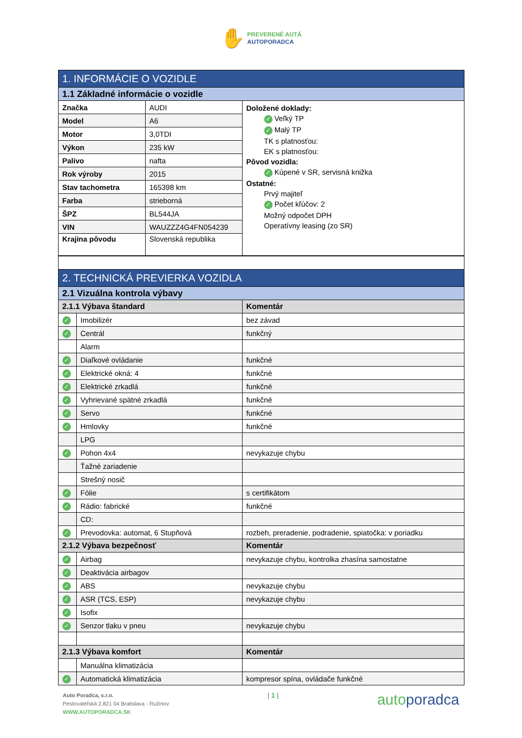✋ PREVERENÉ AUTÁ
AUTOPORADCA
| 1. INFORMÁCIE O VOZIDLE | | |
| --- | --- | --- |
| 1.1 Základné informácie o vozidle | | |
| Značka | AUDI | Doložené doklady: ✓ Veľký TP ✓ Malý TP TK s platnosťou: EK s platnosťou: Pôvod vozidla: ✓ Kúpené v SR, servisná knižka Ostatné: Prvý majiteľ ✓ Počet kľúčov: 2 Možný odpočet DPH Operatívny leasing (zo SR) |
| Model | A6 | |
| Motor | 3,0TDI | |
| Výkon | 235 kW | |
| Palivo | nafta | |
| Rok výroby | 2015 | |
| Stav tachometra | 165398 km | |
| Farba | strieborná | |
| ŠPZ | BL544JA | |
| VIN | WAUZZZ4G4FN054239 | |
| Krajina pôvodu | Slovenská republika | |
| 2. TECHNICKÁ PREVIERKA VOZIDLA | | |
| --- | --- | --- |
| 2.1 Vizuálna kontrola výbavy | | |
| 2.1.1 Výbava štandard | | Komentár |
| ✓ | Imobilizér | bez závad |
| ✓ | Centrál | funkčný |
| | Alarm | |
| ✓ | Diaľkové ovládanie | funkčné |
| ✓ | Elektrické okná: 4 | funkčné |
| ✓ | Elektrické zrkadlá | funkčné |
| ✓ | Vyhrievané spätné zrkadlá | funkčné |
| ✓ | Servo | funkčné |
| ✓ | Hmlovky | funkčné |
| | LPG | |
| ✓ | Pohon 4x4 | nevykazuje chybu |
| | Ťažné zariadenie | |
| | Strešný nosič | |
| ✓ | Fólie | s certifikátom |
| ✓ | Rádio: fabrické | funkčné |
| | CD: | |
| ✓ | Prevodovka: automat, 6 Stupňová | rozbeh, preradenie, podradenie, spiatočka: v poriadku |
| 2.1.2 Výbava bezpečnosť | | Komentár |
| ✓ | Airbag | nevykazuje chybu, kontrolka zhasína samostatne |
| ✓ | Deaktivácia airbagov | |
| ✓ | ABS | nevykazuje chybu |
| ✓ | ASR (TCS, ESP) | nevykazuje chybu |
| ✓ | Isofix | |
| ✓ | Senzor tlaku v pneu | nevykazuje chybu |
| 2.1.3 Výbava komfort | | Komentár |
| | Manuálna klimatizácia | |
| ✓ | Automatická klimatizácia | kompresor spína, ovládače funkčné |
Auto Poradca, s.r.o.
Pestovateľská 2,821 04 Bratislava - Ružinov
WWW.AUTOPORADCA.SK
| 1 |
autoporadca